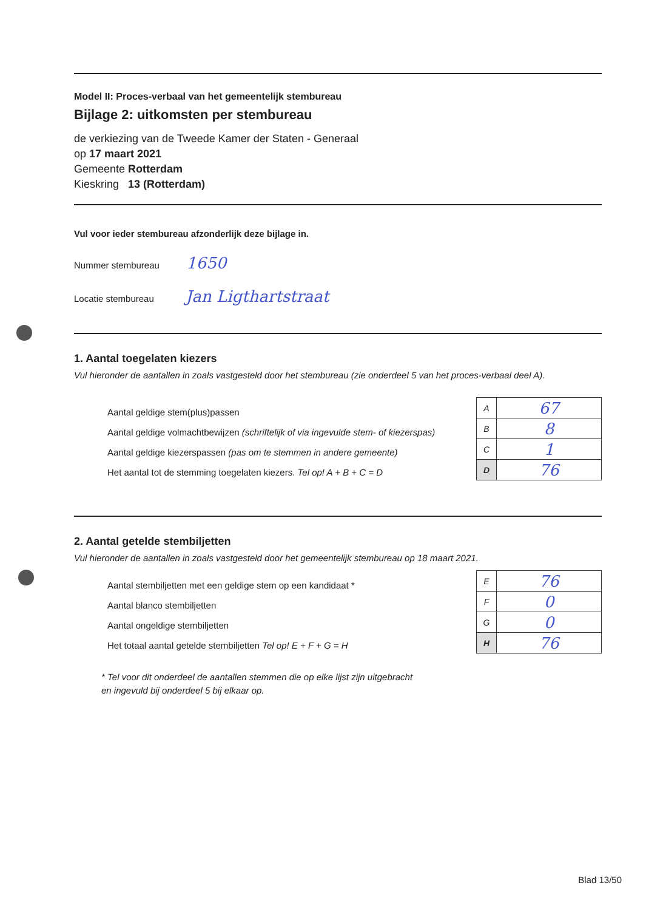Model II: Proces-verbaal van het gemeentelijk stembureau
Bijlage 2: uitkomsten per stembureau
de verkiezing van de Tweede Kamer der Staten - Generaal
op 17 maart 2021
Gemeente Rotterdam
Kieskring 13 (Rotterdam)
Vul voor ieder stembureau afzonderlijk deze bijlage in.
Nummer stembureau 1650
Locatie stembureau Jan Ligthartstraat
1. Aantal toegelaten kiezers
Vul hieronder de aantallen in zoals vastgesteld door het stembureau (zie onderdeel 5 van het proces-verbaal deel A).
Aantal geldige stem(plus)passen
Aantal geldige volmachtbewijzen (schriftelijk of via ingevulde stem- of kiezerspas)
Aantal geldige kiezerspassen (pas om te stemmen in andere gemeente)
Het aantal tot de stemming toegelaten kiezers. Tel op! A + B + C = D
| A | 67 |
| B | 8 |
| C | 1 |
| D | 76 |
2. Aantal getelde stembiljetten
Vul hieronder de aantallen in zoals vastgesteld door het gemeentelijk stembureau op 18 maart 2021.
Aantal stembiljetten met een geldige stem op een kandidaat *
Aantal blanco stembiljetten
Aantal ongeldige stembiljetten
Het totaal aantal getelde stembiljetten Tel op! E + F + G = H
| E | 76 |
| F | 0 |
| G | 0 |
| H | 76 |
* Tel voor dit onderdeel de aantallen stemmen die op elke lijst zijn uitgebracht
en ingevuld bij onderdeel 5 bij elkaar op.
Blad 13/50